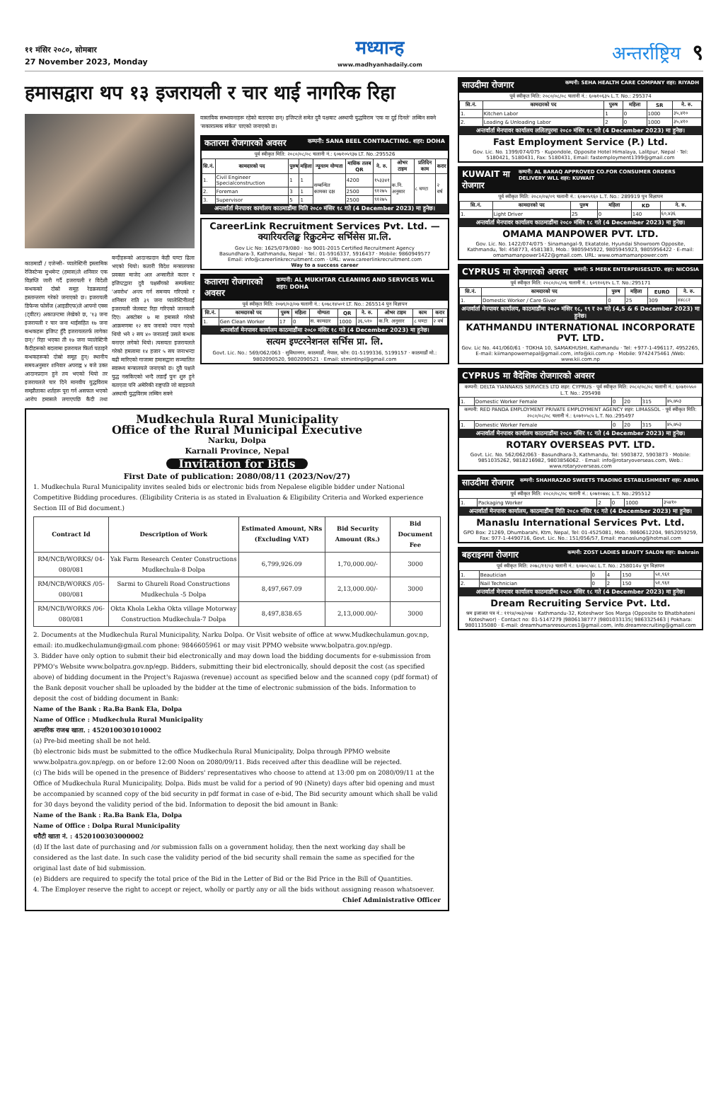११ मंसिर २०८०, सोमबार
27 November 2023, Monday
मध्यान्ह
www.madhyanhadaily.com
अन्तर्राष्ट्रिय ९
हमासद्वारा थप १३ इजरायली र चार थाई नागरिक रिहा
काठमाडौं / एजेन्सी– प्यालेस्टिनी इस्लामिक रेजिस्टेन्स मुभमेन्ट (हमास)ले शनिवार एक विज्ञप्ति जारी गर्दै इजरायली र विदेशी बन्धकको दोस्रो समूह रेडक्रसलाई हस्तान्तरण गरेको जनाएको छ। इजरायली डिफेन्स फोर्सेज (आइडीएफ)ले आफ्नो एक्स (ट्वीटर) अकाउन्टमा लेखेको छ, '१३ जना इजरायली र चार जना थाईसहित १७ जना बन्धकहरू इजिप्ट हुँदै इजरायलतर्फ लागेका छन्।' रिहा भएका ती १७ जना प्यालेस्टिनी कैदीहरूको बदलामा इजरायल फिर्ता पठाइने बन्धकहरूको दोस्रो समूह हुन्। स्थानीय समयअनुसार शनिवार अपराह्न ४ बजे उक्त आदानप्रदान हुने तय भएको थियो तर इजरायलले चार दिने मानवीय युद्धविराम सम्झौताका शर्तहरू पूरा गर्न असफल भएको आरोप हमासले लगाएपछि कैदी तथा बन्दीहरूको आदानप्रदान केही घण्टा ढिला भएको थियो। कतारी विदेश मन्त्रालयका प्रवक्ता माजेद अल अन्सारीले कतार र इजिप्टद्वारा दुवै पक्षसँगको सम्पर्कबाट 'अवरोध' अन्त्य गर्न समन्वय गरिएको र शनिबार राति ३९ जना प्यालेस्टिनीलाई इजरायली जेलबाट रिहा गरिएको जानकारी दिए। अक्टोबर ७ मा हमासले गरेको आक्रमणमा १२ सय जनाको ज्यान गएको थियो भने २ सय ४० जनालाई उसले बन्धक बनाएर लगेको थियो। त्यसयता इजरायलले गरेको हमलामा १४ हजार ५ सय जनाभन्दा बढी मारिएको गाजामा हमासद्वारा सञ्चालित स्वास्थ्य मन्त्रालयले जनाएको छ। दुवै पक्षले युद्ध नसकिएको भन्दै लडाइँ पुनः शुरु हुने बताएता पनि अमेरिकी राष्ट्रपति जो बाइडनले अस्थायी युद्धविराम लम्बिन सक्ने
वास्तविक सम्भावनाहरू रहेको बताएका छन्। इजिप्टले समेत दुवै पक्षबाट अस्थायी युद्धविराम 'एक वा दुई दिनले' लम्बिन सक्ने 'सकारात्मक संकेत' पाएको जनाएको छ।
कतारमा रोजगारको अवसर कम्पनी: SANA BEEL CONTRACTING. शहर: DOHA
पूर्व स्वीकृत मिति: २०८०/०८/०८ चलानी नं.: ६०७१०५९३७ LT. No.:295526
| सि.नं. | कामदारको पद | पुरुष | महिला | न्यूनतम योग्यता | मासिक तलब QR | ने. रु. | ओभर टाइम | प्रतिदिन काम | करार |
| --- | --- | --- | --- | --- | --- | --- | --- | --- | --- |
| 1. | Civil Engineer Specialconstruction | 1 | 1 | सम्बन्धित कामका दक्ष | 4200 | १५३३४१ | क.नि. अनुसार | ८ घण्टा | २ वर्ष |
| 2. | Foreman | 3 | 1 | | 2500 | ९१२७५ | | | |
| 3. | Supervisor | 5 | 1 | | 2500 | ९१२७५ | | | |
अन्तर्वार्ता मेनपावर कार्यालय काठमाडौंमा मिति २०८० मंसिर १८ गते (4 December 2023) मा हुनेछ।
CareerLink Recruitment Services Pvt. Ltd. — क्यारियरलिङ्क रिक्रुटमेन्ट सर्भिसेस प्रा.लि.
Gov Lic No: 1625/079/080 · Iso 9001-2015 Certified Recruitment Agency
Basundhara-3, Kathmandu, Nepal · Tel.: 01-5916337, 5916437 · Mobile: 9860949577
Email: info@careerlinkrecruitment.com · URL: www.careerlinkrecruitment.com
Way to a success career
कतारमा रोजगारको अवसर कम्पनी: AL MUKHTAR CLEANING AND SERVICES WLL शहर: DOHA
पूर्व स्वीकृत मिति: २०७९/०३/०७ चलानी नं.: ६०७८१४५०१ LT. No.: 265514 पुन विज्ञापन
| सि.नं. | कामदारको पद | पुरुष | महिला | योग्यता | QR | ने. रु. | ओभर टाइम | काम | करार |
| --- | --- | --- | --- | --- | --- | --- | --- | --- | --- |
| 1. | Gen Clean Worker | 17 | 0 | स. कामदार | 1000 | ३६,५१० | क.नि. अनुसार | ८ घण्टा | २ वर्ष |
अन्तर्वार्ता मेनपावर कार्यालय काठमाडौंमा २०८० मंसिर १८ गते (4 December 2023) मा हुनेछ।
सत्यम इण्टरनेशनल सर्भिस प्रा. लि.
Govt. Lic. No.: 569/062/063 · सुविधानगर, काठमाडौं, नेपाल, फोन: 01-5199336, 5199157 · काठमाडौं मो.: 9802090520, 9802090521 · Email: stmintlnpl@gmail.com
Mudkechula Rural Municipality
Office of the Rural Municipal Executive
Narku, Dolpa
Karnali Province, Nepal
Invitation for Bids
First Date of publication: 2080/08/11 (2023/Nov/27)
1. Mudkechula Rural Municipality invites sealed bids or electronic bids from Nepalese eligible bidder under National Competitive Bidding procedures. (Eligibility Criteria is as stated in Evaluation & Eligibility Criteria and Worked experience Section III of Bid document.)
| Contract Id | Description of Work | Estimated Amount, NRs (Excluding VAT) | Bid Security Amount (Rs.) | Bid Document Fee |
| --- | --- | --- | --- | --- |
| RM/NCB/WORKS/ 04-080/081 | Yak Farm Research Center Constructions Mudkechula-8 Dolpa | 6,799,926.09 | 1,70,000.00/- | 3000 |
| RM/NCB/WORKS /05-080/081 | Sarmi to Ghureli Road Constructions Mudkechula -5 Dolpa | 8,497,667.09 | 2,13,000.00/- | 3000 |
| RM/NCB/WORKS /06-080/081 | Okta Khola Lekha Okta village Motorway Construction Mudkechula-7 Dolpa | 8,497,838.65 | 2,13,000.00/- | 3000 |
2. Documents at the Mudkechula Rural Municipality, Narku Dolpa. Or Visit website of office at www.Mudkechulamun.gov.np, email: ito.mudkechulamun@gmail.com phone: 9846605961 or may visit PPMO website www.bolpatra.gov.np/egp.
3. Bidder have only option to submit their bid electronically and may down load the bidding documents for e-submission from PPMO's Website www.bolpatra.gov.np/egp. Bidders, submitting their bid electronically, should deposit the cost (as specified above) of bidding document in the Project's Rajaswa (revenue) account as specified below and the scanned copy (pdf format) of the Bank deposit voucher shall be uploaded by the bidder at the time of electronic submission of the bids. Information to deposit the cost of bidding document in Bank:
Name of the Bank : Ra.Ba Bank Ela, Dolpa
Name of Office : Mudkechula Rural Municipality
आन्तरिक राजश्व खाता. : 4520100301010002
(a) Pre-bid meeting shall be not held.
(b) electronic bids must be submitted to the office Mudkechula Rural Municipality, Dolpa through PPMO website www.bolpatra.gov.np/egp. on or before 12:00 Noon on 2080/09/11. Bids received after this deadline will be rejected.
(c) The bids will be opened in the presence of Bidders' representatives who choose to attend at 13:00 pm on 2080/09/11 at the Office of Mudkechula Rural Municipality, Dolpa. Bids must be valid for a period of 90 (Ninety) days after bid opening and must be accompanied by scanned copy of the bid security in pdf format in case of e-bid, The Bid security amount which shall be valid for 30 days beyond the validity period of the bid. Information to deposit the bid amount in Bank:
Name of the Bank : Ra.Ba Bank Ela, Dolpa
Name of Office : Dolpa Rural Municipality
धरौटी खाता नं. : 4520100303000002
(d) If the last date of purchasing and /or submission falls on a government holiday, then the next working day shall be considered as the last date. In such case the validity period of the bid security shall remain the same as specified for the original last date of bid submission.
(e) Bidders are required to specify the total price of the Bid in the Letter of Bid or the Bid Price in the Bill of Quantities.
4. The Employer reserve the right to accept or reject, wholly or partly any or all the bids without assigning reason whatsoever.
Chief Administrative Officer
साउदीमा रोजगार कम्पनी: SEHA HEALTH CARE COMPANY शहर: RIYADH
पूर्व स्वीकृत मिति: २०८०/०८/०८ चलानी नं.: ६०७१०६३५ L.T. No.: 295374
| सि.नं. | कामदारको पद | पुरुष | महिला | SR | ने. रु. |
| --- | --- | --- | --- | --- | --- |
| 1. | Kitchen Labor | 1 | 0 | 1000 | ३५,४१० |
| 2. | Loading & Unloading Labor | 2 | 0 | 1000 | ३५,४१० |
अन्तर्वार्ता मेनपावर कार्यालय ललितपुरमा २०८० मंसिर १८ गते (4 December 2023) मा हुनेछ।
Fast Employment Service (P.) Ltd.
Gov. Lic. No. 1399/074/075 · Kupondole, Opposite Hotel Himalaya, Lalitpur, Nepal · Tel: 5180421, 5180431, Fax: 5180431, Email: fastemployment1399@gmail.com
KUWAIT मा रोजगार कम्पनी: AL BARAQ APPROVED CO.FOR CONSUMER ORDERS DELIVERY WLL शहर: KUWAIT
पूर्व स्वीकृत मिति: २०८०/०४/०९ चलानी नं.: ६०७०५९६० L.T. No.: 289919 पुन विज्ञापन
| सि.नं. | कामदारको पद | पुरुष | महिला | KD | ने. रु. |
| --- | --- | --- | --- | --- | --- |
| 1. | Light Driver | 25 | 0 | 140 | ६०,४३६ |
अन्तर्वार्ता मेनपावर कार्यालय काठमाडौंमा २०८० मंसिर १८ गते (4 December 2023) मा हुनेछ।
OMAMA MANPOWER PVT. LTD.
Gov. Lic. No. 1422/074/075 · Sinamangal-9, Ekatatole, Hyundai Showroom Opposite, Kathmandu, Tel: 458773, 4581383, Mob.: 9805945922, 9805945923, 9805956422 · E-mail: omamamanpower1422@gmail.com. URL: www.omamamanpower.com
CYPRUS मा रोजगारको अवसर कम्पनी: S MERK ENTERPRISESLTD. शहर: NICOSIA
पूर्व स्वीकृत मिति: २०८०/०८/०६ चलानी नं.: ६०९१०६१५ L.T. No.:295171
| सि.नं. | कामदारको पद | पुरुष | महिला | EURO | ने. रु. |
| --- | --- | --- | --- | --- | --- |
| 1. | Domestic Worker / Care Giver | 0 | 25 | 309 | ४४८८२ |
अन्तर्वार्ता मेनपावर कार्यालय, काठमाडौंमा २०८० मंसिर १८, १९ र २० गते (4,5 & 6 December 2023) मा हुनेछ।
KATHMANDU INTERNATIONAL INCORPORATE PVT. LTD.
Gov. Lic No. 441/060/61 · TOKHA 10, SAMAKHUSHI, Kathmandu · Tel: +977-1-496117, 4952265, E-mail: kiimanpowernepal@gmail.com, info@kii.com.np · Mobile: 9742475461 /Web: www.kii.com.np
CYPRUS मा वैदेशिक रोजगारको अवसर
कम्पनी: DELTA YIANNAKIS SERVICES LTD शहर: CYPRUS · पूर्व स्वीकृत मिति: २०८०/०८/०८ चलानी नं.: ६०७१०५५० L.T. No.: 295498
| 1. | Domestic Worker Female | 0 | 20 | 315 | ४५,७५३ |
कम्पनी: RED PANDA EMPLOYMENT PRIVATE EMPLOYMENT AGENCY शहर: LIMASSOL · पूर्व स्वीकृत मिति: २०८०/०८/०८ चलानी नं.: ६०७१०५८५ L.T. No.:295497
| 1. | Domestic Worker Female | 0 | 20 | 315 | ४५,७५३ |
अन्तर्वार्ता मेनपावर कार्यालय काठमाडौंमा २०८० मंसिर १८ गते (4 December 2023) मा हुनेछ।
ROTARY OVERSEAS PVT. LTD.
Govt. Lic. No. 562/062/063 · Basundhara-3, Kathmandu, Tel: 5903872, 5903873 · Mobile: 9851035262, 9818216982, 9803856062. · Email: info@rotaryoverseas.com, Web.: www.rotaryoverseas.com
साउदीमा रोजगार कम्पनी: SHAHRAZAD SWEETS TRADING ESTABLISHMENT शहर: ABHA
पूर्व स्वीकृत मिति: २०८०/०८/०८ चलानी नं.: ६०७१०७४८ L.T. No.:295512
| 1. | Packaging Worker | 2 | 0 | 1000 | ३५४१० |
अन्तर्वार्ता मेनपावर कार्यालय, काठमाडौंमा मिति २०८० मंसिर १८ गते (4 December 2023) मा हुनेछ।
Manaslu International Services Pvt. Ltd.
GPO Box: 21269, Dhumbarahi, Ktm, Nepal, Tel: 01-4525081, Mob.: 9860612204, 9852059259, Fax: 977-1-4490716, Govt. Lic. No.: 151/056/57, Email: manaslung@hotmail.com
बहराइनमा रोजगार कम्पनी: ZOST LADIES BEAUTY SALON शहर: Bahrain
पूर्व स्वीकृत मिति: २०७८/११/०३ चलानी नं.: ६०७०८५४८ L.T. No.: 258014v पुन विज्ञापन
| 1. | Beautician | 0 | 4 | 150 | ५१,९६१ |
| 2. | Nail Technician | 0 | 2 | 150 | ५१,९६१ |
अन्तर्वार्ता मेनपावर कार्यालय काठमाडौंमा २०८० मंसिर १८ गते (4 December 2023) मा हुनेछ।
Dream Recruiting Service Pvt. Ltd.
श्रम इजाजत पत्र नं.: ११९४/०७३/०७४ · Kathmandu-32, Koteshwor Sos Marga (Opposite to Bhatbhateni Koteshwor) · Contact no: 01-5147279 |9806138777 |9801033135| 9863325463 | Pokhara: 9801135080 · E-mail: dreamhumanresources1@gmail.com, info.dreamrecruiting@gmail.com